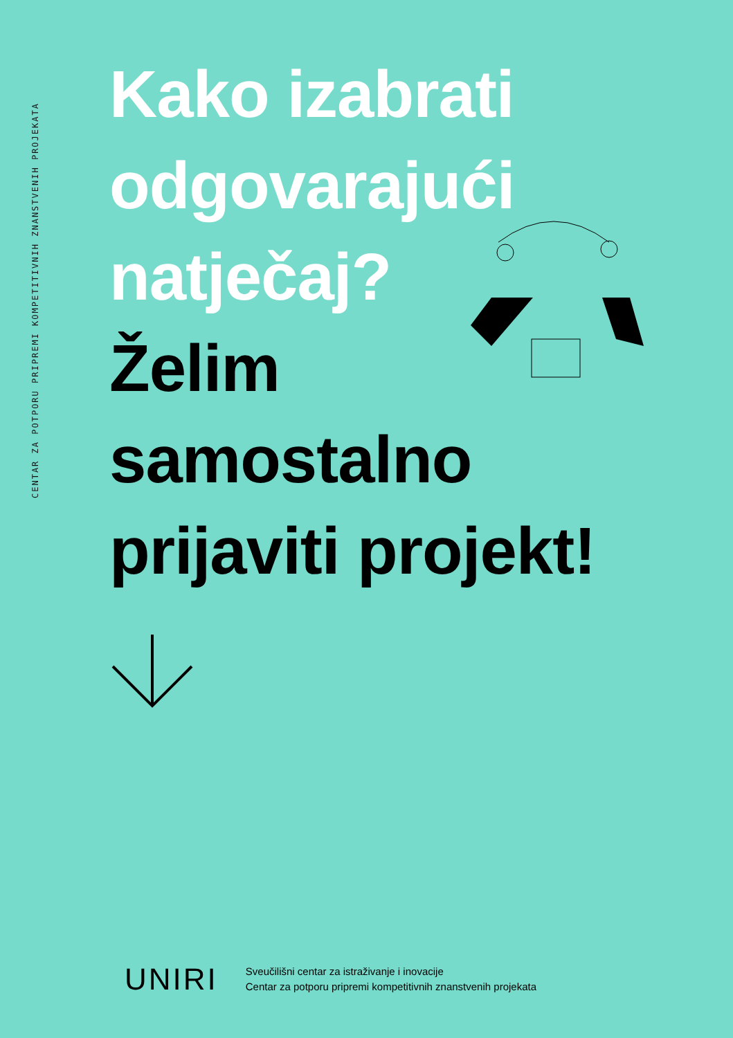CENTAR ZA POTPORU PRIPREMI KOMPETITIVNIH ZNANSTVENIH PROJEKATA
Kako izabrati
odgovarajući
natječaj?
Želim
samostalno
prijaviti projekt!
UNIRI
Sveučilišni centar za istraživanje i inovacije
Centar za potporu pripremi kompetitivnih znanstvenih projekata